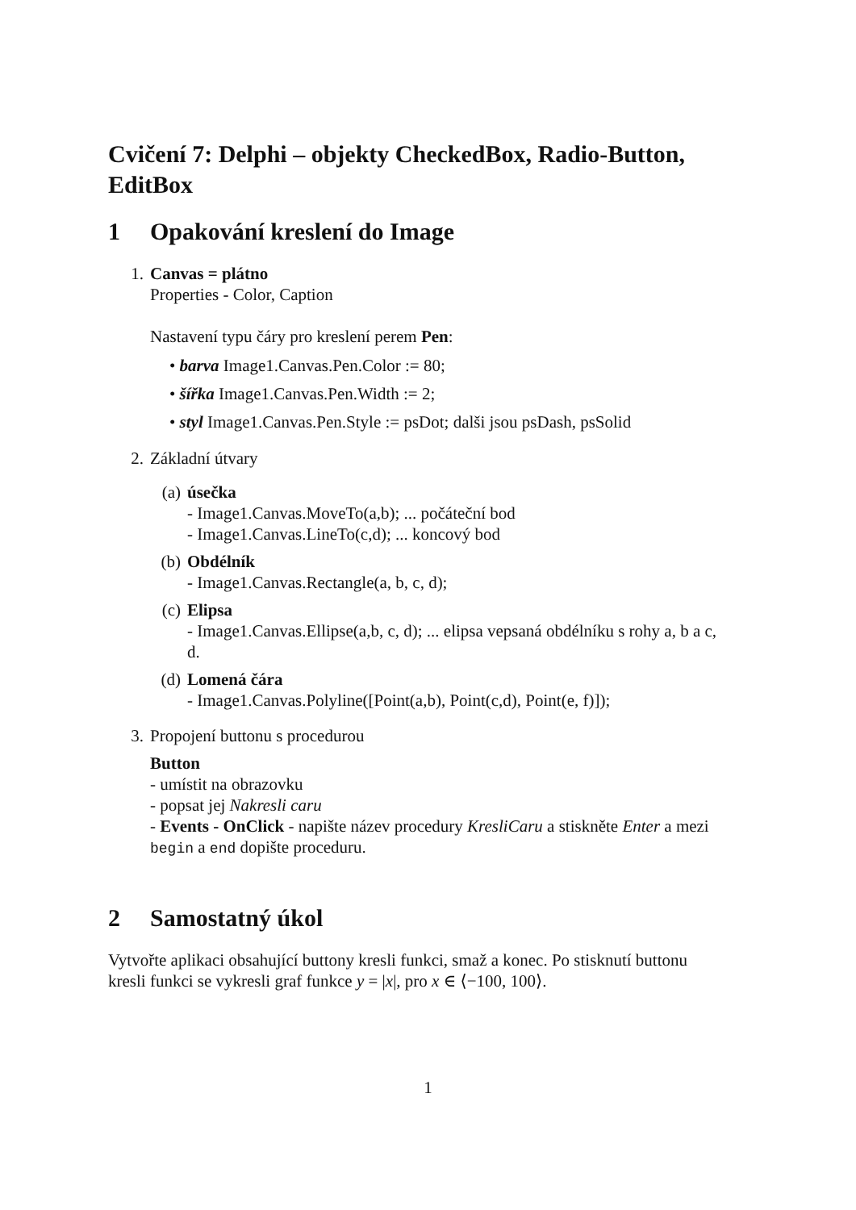Cvičení 7: Delphi – objekty CheckedBox, Radio-Button, EditBox
1 Opakování kreslení do Image
1. Canvas = plátno
Properties - Color, Caption
Nastavení typu čáry pro kreslení perem Pen:
• barva Image1.Canvas.Pen.Color := 80;
• šířka Image1.Canvas.Pen.Width := 2;
• styl Image1.Canvas.Pen.Style := psDot; dalši jsou psDash, psSolid
2. Základní útvary
(a) úsečka
- Image1.Canvas.MoveTo(a,b); ... počáteční bod
- Image1.Canvas.LineTo(c,d); ... koncový bod
(b) Obdélník
- Image1.Canvas.Rectangle(a, b, c, d);
(c) Elipsa
- Image1.Canvas.Ellipse(a,b, c, d); ... elipsa vepsaná obdélníku s rohy a, b a c, d.
(d) Lomená čára
- Image1.Canvas.Polyline([Point(a,b), Point(c,d), Point(e, f)]);
3. Propojení buttonu s procedurou
Button
- umístit na obrazovku
- popsat jej Nakresli caru
- Events - OnClick - napište název procedury KresliCaru a stiskněte Enter a mezi begin a end dopište proceduru.
2 Samostatný úkol
Vytvořte aplikaci obsahující buttony kresli funkci, smaž a konec. Po stisknutí buttonu kresli funkci se vykresli graf funkce y = |x|, pro x ∈ ⟨−100, 100⟩.
1